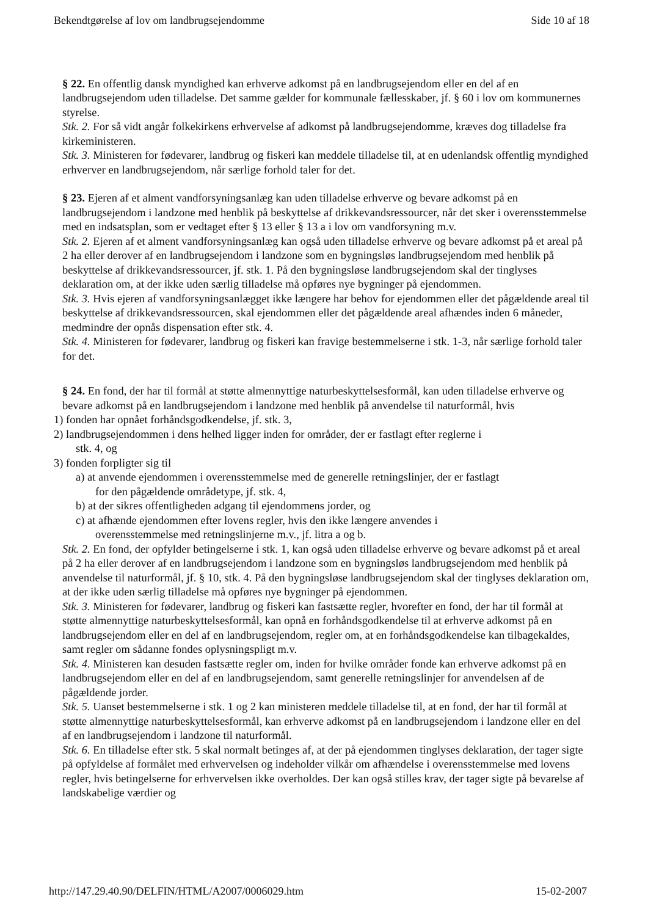Bekendtgørelse af lov om landbrugsejendomme Side 10 af 18
§ 22. En offentlig dansk myndighed kan erhverve adkomst på en landbrugsejendom eller en del af en landbrugsejendom uden tilladelse. Det samme gælder for kommunale fællesskaber, jf. § 60 i lov om kommunernes styrelse.
Stk. 2. For så vidt angår folkekirkens erhvervelse af adkomst på landbrugsejendomme, kræves dog tilladelse fra kirkeministeren.
Stk. 3. Ministeren for fødevarer, landbrug og fiskeri kan meddele tilladelse til, at en udenlandsk offentlig myndighed erhverver en landbrugsejendom, når særlige forhold taler for det.
§ 23. Ejeren af et alment vandforsyningsanlæg kan uden tilladelse erhverve og bevare adkomst på en landbrugsejendom i landzone med henblik på beskyttelse af drikkevandsressourcer, når det sker i overensstemmelse med en indsatsplan, som er vedtaget efter § 13 eller § 13 a i lov om vandforsyning m.v.
Stk. 2. Ejeren af et alment vandforsyningsanlæg kan også uden tilladelse erhverve og bevare adkomst på et areal på 2 ha eller derover af en landbrugsejendom i landzone som en bygningsløs landbrugsejendom med henblik på beskyttelse af drikkevandsressourcer, jf. stk. 1. På den bygningsløse landbrugsejendom skal der tinglyses deklaration om, at der ikke uden særlig tilladelse må opføres nye bygninger på ejendommen.
Stk. 3. Hvis ejeren af vandforsyningsanlægget ikke længere har behov for ejendommen eller det pågældende areal til beskyttelse af drikkevandsressourcen, skal ejendommen eller det pågældende areal afhændes inden 6 måneder, medmindre der opnås dispensation efter stk. 4.
Stk. 4. Ministeren for fødevarer, landbrug og fiskeri kan fravige bestemmelserne i stk. 1-3, når særlige forhold taler for det.
§ 24. En fond, der har til formål at støtte almennyttige naturbeskyttelsesformål, kan uden tilladelse erhverve og bevare adkomst på en landbrugsejendom i landzone med henblik på anvendelse til naturformål, hvis
1) fonden har opnået forhåndsgodkendelse, jf. stk. 3,
2) landbrugsejendommen i dens helhed ligger inden for områder, der er fastlagt efter reglerne i
stk. 4, og
3) fonden forpligter sig til
a) at anvende ejendommen i overensstemmelse med de generelle retningslinjer, der er fastlagt
for den pågældende områdetype, jf. stk. 4,
b) at der sikres offentligheden adgang til ejendommens jorder, og
c) at afhænde ejendommen efter lovens regler, hvis den ikke længere anvendes i
overensstemmelse med retningslinjerne m.v., jf. litra a og b.
Stk. 2. En fond, der opfylder betingelserne i stk. 1, kan også uden tilladelse erhverve og bevare adkomst på et areal på 2 ha eller derover af en landbrugsejendom i landzone som en bygningsløs landbrugsejendom med henblik på anvendelse til naturformål, jf. § 10, stk. 4. På den bygningsløse landbrugsejendom skal der tinglyses deklaration om, at der ikke uden særlig tilladelse må opføres nye bygninger på ejendommen.
Stk. 3. Ministeren for fødevarer, landbrug og fiskeri kan fastsætte regler, hvorefter en fond, der har til formål at støtte almennyttige naturbeskyttelsesformål, kan opnå en forhåndsgodkendelse til at erhverve adkomst på en landbrugsejendom eller en del af en landbrugsejendom, regler om, at en forhåndsgodkendelse kan tilbagekaldes, samt regler om sådanne fondes oplysningspligt m.v.
Stk. 4. Ministeren kan desuden fastsætte regler om, inden for hvilke områder fonde kan erhverve adkomst på en landbrugsejendom eller en del af en landbrugsejendom, samt generelle retningslinjer for anvendelsen af de pågældende jorder.
Stk. 5. Uanset bestemmelserne i stk. 1 og 2 kan ministeren meddele tilladelse til, at en fond, der har til formål at støtte almennyttige naturbeskyttelsesformål, kan erhverve adkomst på en landbrugsejendom i landzone eller en del af en landbrugsejendom i landzone til naturformål.
Stk. 6. En tilladelse efter stk. 5 skal normalt betinges af, at der på ejendommen tinglyses deklaration, der tager sigte på opfyldelse af formålet med erhvervelsen og indeholder vilkår om afhændelse i overensstemmelse med lovens regler, hvis betingelserne for erhvervelsen ikke overholdes. Der kan også stilles krav, der tager sigte på bevarelse af landskabelige værdier og
http://147.29.40.90/DELFIN/HTML/A2007/0006029.htm 15-02-2007